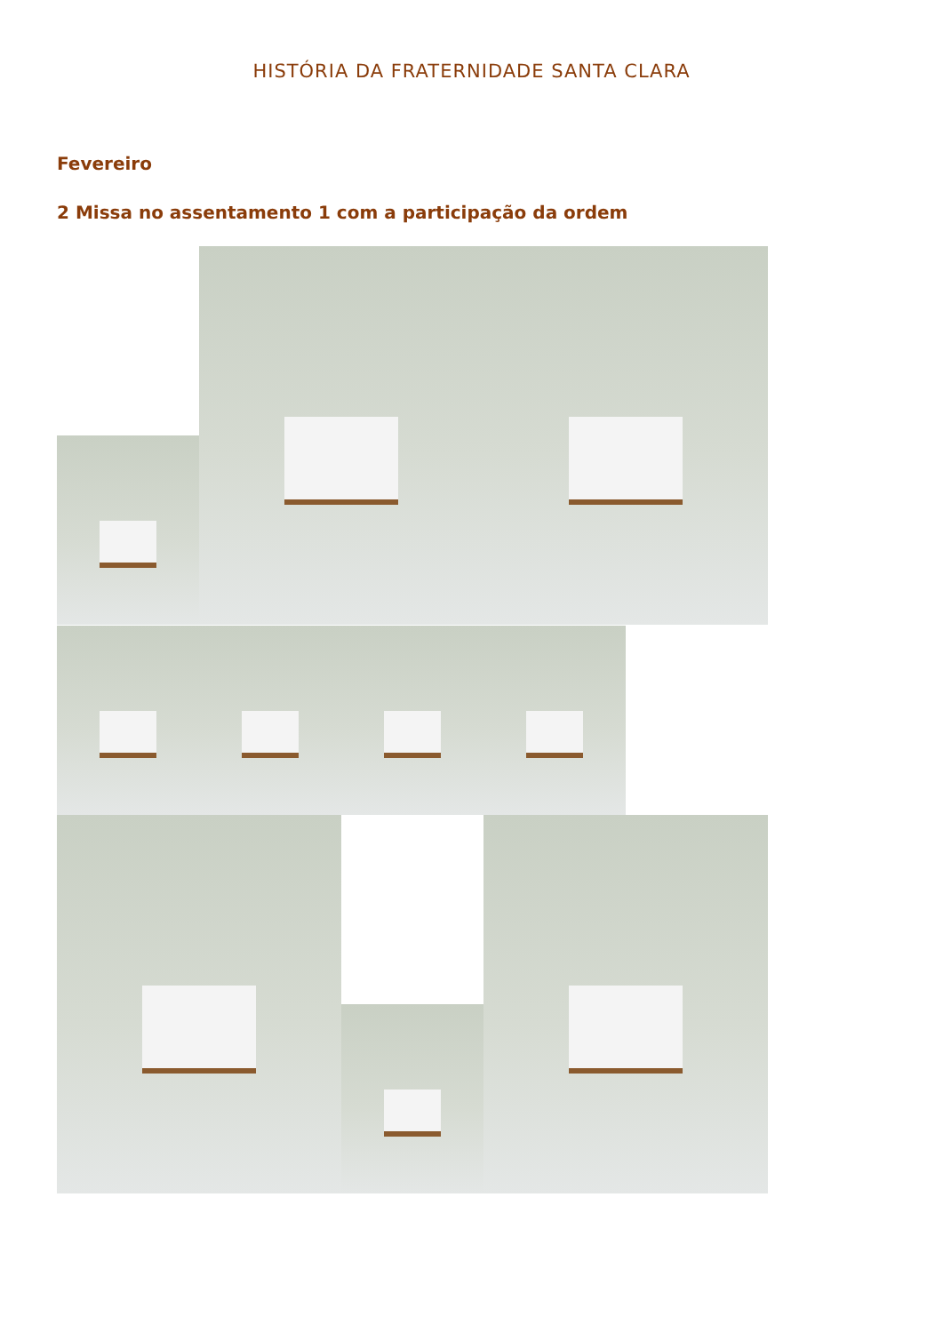HISTÓRIA DA FRATERNIDADE SANTA CLARA
Fevereiro
2 Missa no assentamento 1 com a participação da ordem